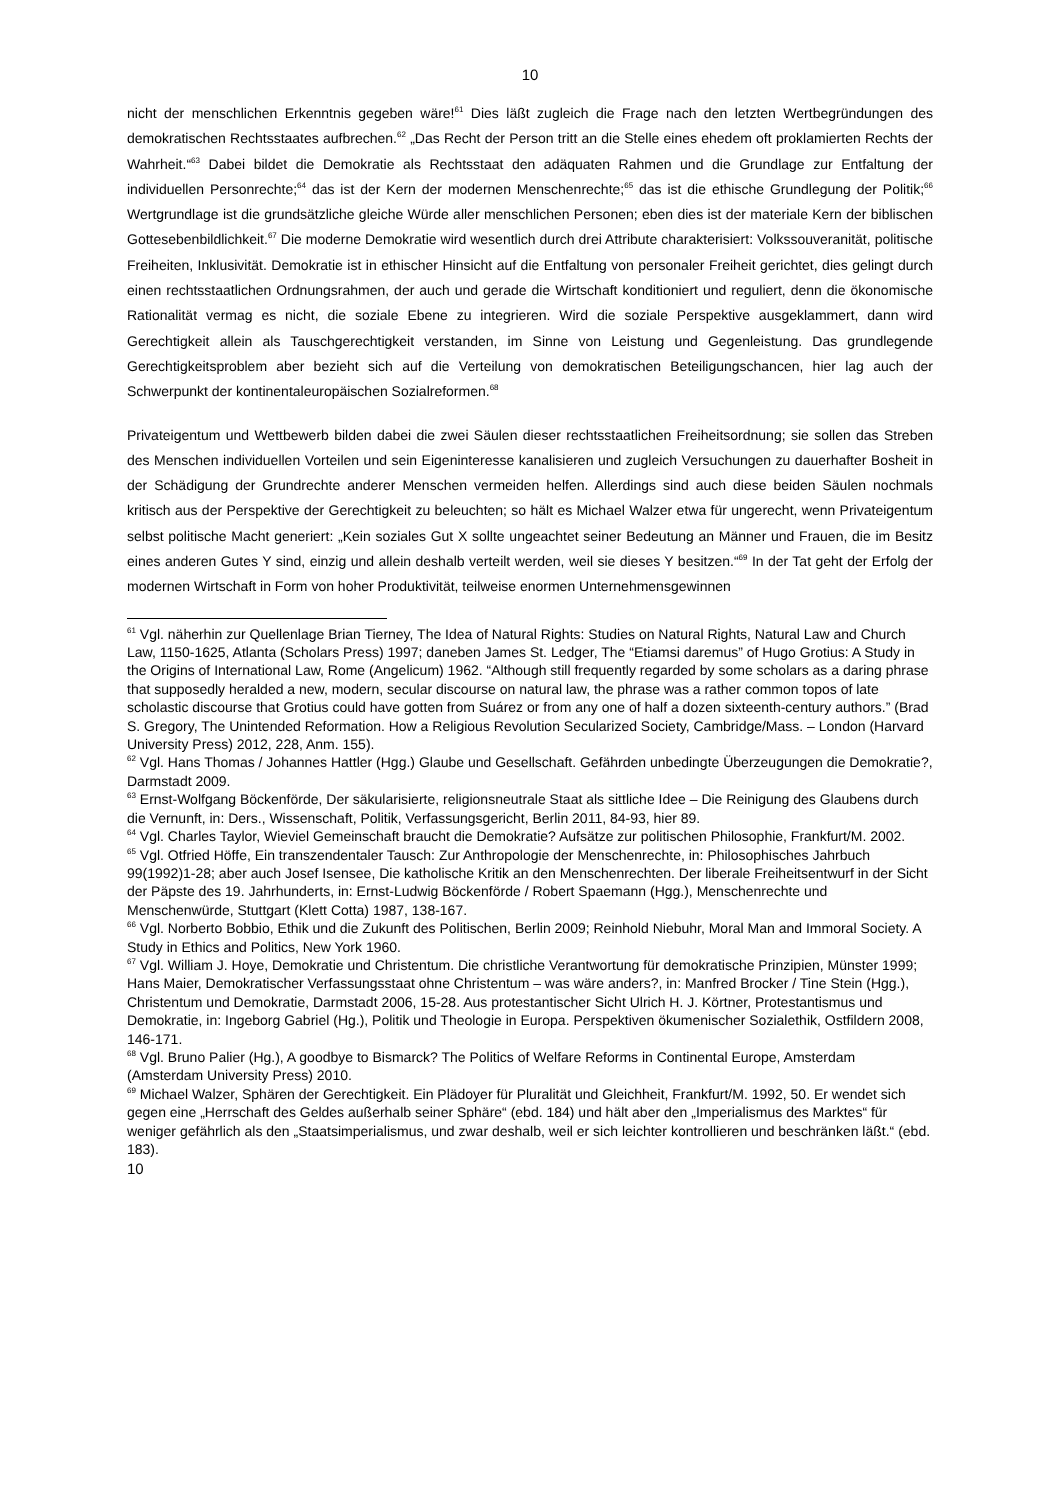10
nicht der menschlichen Erkenntnis gegeben wäre!<sup>61</sup> Dies läßt zugleich die Frage nach den letzten Wertbegründungen des demokratischen Rechtsstaates aufbrechen.<sup>62</sup> „Das Recht der Person tritt an die Stelle eines ehedem oft proklamierten Rechts der Wahrheit.“<sup>63</sup> Dabei bildet die Demokratie als Rechtsstaat den adäquaten Rahmen und die Grundlage zur Entfaltung der individuellen Personrechte;<sup>64</sup> das ist der Kern der modernen Menschenrechte;<sup>65</sup> das ist die ethische Grundlegung der Politik;<sup>66</sup> Wertgrundlage ist die grundsätzliche gleiche Würde aller menschlichen Personen; eben dies ist der materiale Kern der biblischen Gottesebenbildlichkeit.<sup>67</sup> Die moderne Demokratie wird wesentlich durch drei Attribute charakterisiert: Volkssouveranität, politische Freiheiten, Inklusivität. Demokratie ist in ethischer Hinsicht auf die Entfaltung von personaler Freiheit gerichtet, dies gelingt durch einen rechtsstaatlichen Ordnungsrahmen, der auch und gerade die Wirtschaft konditioniert und reguliert, denn die ökonomische Rationalität vermag es nicht, die soziale Ebene zu integrieren. Wird die soziale Perspektive ausgeklammert, dann wird Gerechtigkeit allein als Tauschgerechtigkeit verstanden, im Sinne von Leistung und Gegenleistung. Das grundlegende Gerechtigkeitsproblem aber bezieht sich auf die Verteilung von demokratischen Beteiligungschancen, hier lag auch der Schwerpunkt der kontinentaleuropäischen Sozialreformen.<sup>68</sup>
Privateigentum und Wettbewerb bilden dabei die zwei Säulen dieser rechtsstaatlichen Freiheitsordnung; sie sollen das Streben des Menschen individuellen Vorteilen und sein Eigeninteresse kanalisieren und zugleich Versuchungen zu dauerhafter Bosheit in der Schädigung der Grundrechte anderer Menschen vermeiden helfen. Allerdings sind auch diese beiden Säulen nochmals kritisch aus der Perspektive der Gerechtigkeit zu beleuchten; so hält es Michael Walzer etwa für ungerecht, wenn Privateigentum selbst politische Macht generiert: „Kein soziales Gut X sollte ungeachtet seiner Bedeutung an Männer und Frauen, die im Besitz eines anderen Gutes Y sind, einzig und allein deshalb verteilt werden, weil sie dieses Y besitzen.“<sup>69</sup> In der Tat geht der Erfolg der modernen Wirtschaft in Form von hoher Produktivität, teilweise enormen Unternehmensgewinnen
<sup>61</sup> Vgl. näherhin zur Quellenlage Brian Tierney, The Idea of Natural Rights: Studies on Natural Rights, Natural Law and Church Law, 1150-1625, Atlanta (Scholars Press) 1997; daneben James St. Ledger, The “Etiamsi daremus” of Hugo Grotius: A Study in the Origins of International Law, Rome (Angelicum) 1962. “Although still frequently regarded by some scholars as a daring phrase that supposedly heralded a new, modern, secular discourse on natural law, the phrase was a rather common topos of late scholastic discourse that Grotius could have gotten from Suárez or from any one of half a dozen sixteenth-century authors.” (Brad S. Gregory, The Unintended Reformation. How a Religious Revolution Secularized Society, Cambridge/Mass. – London (Harvard University Press) 2012, 228, Anm. 155).
<sup>62</sup> Vgl. Hans Thomas / Johannes Hattler (Hgg.) Glaube und Gesellschaft. Gefährden unbedingte Überzeugungen die Demokratie?, Darmstadt 2009.
<sup>63</sup> Ernst-Wolfgang Böckenförde, Der säkularisierte, religionsneutrale Staat als sittliche Idee – Die Reinigung des Glaubens durch die Vernunft, in: Ders., Wissenschaft, Politik, Verfassungsgericht, Berlin 2011, 84-93, hier 89.
<sup>64</sup> Vgl. Charles Taylor, Wieviel Gemeinschaft braucht die Demokratie? Aufsätze zur politischen Philosophie, Frankfurt/M. 2002.
<sup>65</sup> Vgl. Otfried Höffe, Ein transzendentaler Tausch: Zur Anthropologie der Menschenrechte, in: Philosophisches Jahrbuch 99(1992)1-28; aber auch Josef Isensee, Die katholische Kritik an den Menschenrechten. Der liberale Freiheitsentwurf in der Sicht der Päpste des 19. Jahrhunderts, in: Ernst-Ludwig Böckenförde / Robert Spaemann (Hgg.), Menschenrechte und Menschenwürde, Stuttgart (Klett Cotta) 1987, 138-167.
<sup>66</sup> Vgl. Norberto Bobbio, Ethik und die Zukunft des Politischen, Berlin 2009; Reinhold Niebuhr, Moral Man and Immoral Society. A Study in Ethics and Politics, New York 1960.
<sup>67</sup> Vgl. William J. Hoye, Demokratie und Christentum. Die christliche Verantwortung für demokratische Prinzipien, Münster 1999; Hans Maier, Demokratischer Verfassungsstaat ohne Christentum – was wäre anders?, in: Manfred Brocker / Tine Stein (Hgg.), Christentum und Demokratie, Darmstadt 2006, 15-28. Aus protestantischer Sicht Ulrich H. J. Körtner, Protestantismus und Demokratie, in: Ingeborg Gabriel (Hg.), Politik und Theologie in Europa. Perspektiven ökumenischer Sozialethik, Ostfildern 2008, 146-171.
<sup>68</sup> Vgl. Bruno Palier (Hg.), A goodbye to Bismarck? The Politics of Welfare Reforms in Continental Europe, Amsterdam (Amsterdam University Press) 2010.
<sup>69</sup> Michael Walzer, Sphären der Gerechtigkeit. Ein Plädoyer für Pluralität und Gleichheit, Frankfurt/M. 1992, 50. Er wendet sich gegen eine „Herrschaft des Geldes außerhalb seiner Sphäre“ (ebd. 184) und hält aber den „Imperialismus des Marktes“ für weniger gefährlich als den „Staatsimperialismus, und zwar deshalb, weil er sich leichter kontrollieren und beschränken läßt.“ (ebd. 183).
10